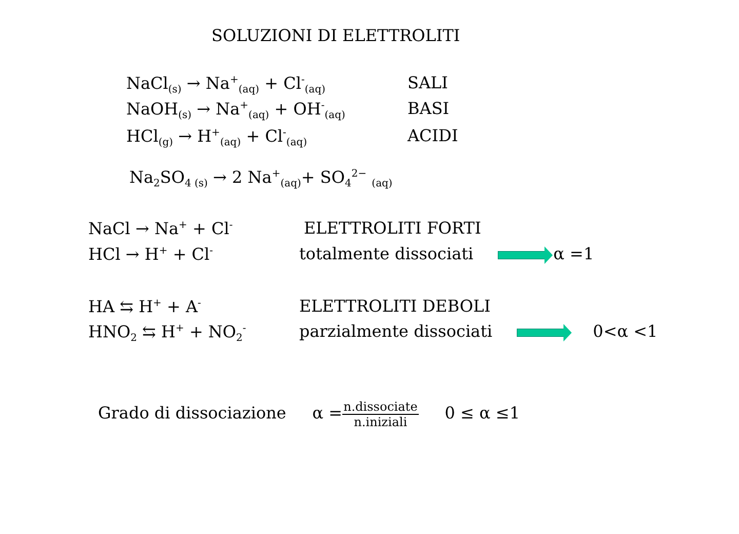SOLUZIONI DI ELETTROLITI
NaCl<sub>(s)</sub> → Na<sup>+</sup><sub>(aq)</sub> + Cl<sup>-</sup><sub>(aq)</sub> SALI
NaOH<sub>(s)</sub> → Na<sup>+</sup><sub>(aq)</sub> + OH<sup>-</sup><sub>(aq)</sub> BASI
HCl<sub>(g)</sub> → H<sup>+</sup><sub>(aq)</sub> + Cl<sup>-</sup><sub>(aq)</sub> ACIDI
Na<sub>2</sub>SO<sub>4 (s)</sub> → 2 Na<sup>+</sup><sub>(aq)</sub>+ SO<sub>4</sub><sup>2−</sup> <sub>(aq)</sub>
NaCl → Na<sup>+</sup> + Cl<sup>-</sup> ELETTROLITI FORTI
HCl → H<sup>+</sup> + Cl<sup>-</sup> totalmente dissociati α =1
HA ⇆ H<sup>+</sup> + A<sup>-</sup> ELETTROLITI DEBOLI
HNO<sub>2</sub> ⇆ H<sup>+</sup> + NO<sub>2</sub><sup>-</sup> parzialmente dissociati 0<α <1
Grado di dissociazione α =n.dissociate n.iniziali 0 ≤ α ≤1